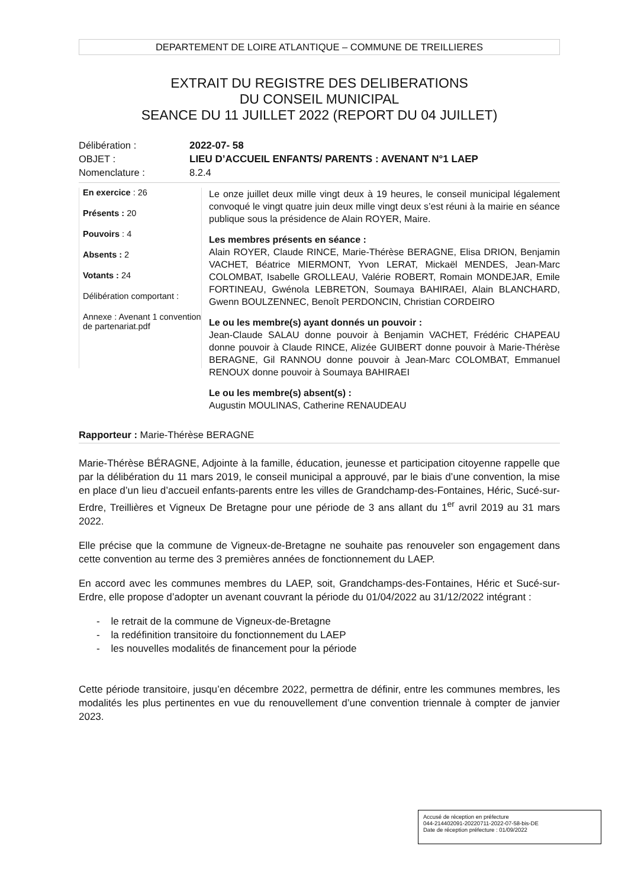DEPARTEMENT DE LOIRE ATLANTIQUE – COMMUNE DE TREILLIERES
EXTRAIT DU REGISTRE DES DELIBERATIONS
DU CONSEIL MUNICIPAL
SEANCE DU 11 JUILLET 2022 (REPORT DU 04 JUILLET)
Délibération :
2022-07- 58
OBJET :
LIEU D’ACCUEIL ENFANTS/ PARENTS : AVENANT N°1 LAEP
Nomenclature :
8.2.4
En exercice : 26
Présents : 20
Pouvoirs : 4
Absents : 2
Votants : 24
Délibération comportant :
Annexe : Avenant 1 convention de partenariat.pdf
Le onze juillet deux mille vingt deux à 19 heures, le conseil municipal légalement convoqué le vingt quatre juin deux mille vingt deux s’est réuni à la mairie en séance publique sous la présidence de Alain ROYER, Maire.
Les membres présents en séance :
Alain ROYER, Claude RINCE, Marie-Thérèse BERAGNE, Elisa DRION, Benjamin VACHET, Béatrice MIERMONT, Yvon LERAT, Mickaël MENDES, Jean-Marc COLOMBAT, Isabelle GROLLEAU, Valérie ROBERT, Romain MONDEJAR, Emile FORTINEAU, Gwénola LEBRETON, Soumaya BAHIRAEI, Alain BLANCHARD, Gwenn BOULZENNEC, Benoît PERDONCIN, Christian CORDEIRO
Le ou les membre(s) ayant donnés un pouvoir :
Jean-Claude SALAU donne pouvoir à Benjamin VACHET, Frédéric CHAPEAU donne pouvoir à Claude RINCE, Alizée GUIBERT donne pouvoir à Marie-Thérèse BERAGNE, Gil RANNOU donne pouvoir à Jean-Marc COLOMBAT, Emmanuel RENOUX donne pouvoir à Soumaya BAHIRAEI
Le ou les membre(s) absent(s) :
Augustin MOULINAS, Catherine RENAUDEAU
Rapporteur : Marie-Thérèse BERAGNE
Marie-Thérèse BÉRAGNE, Adjointe à la famille, éducation, jeunesse et participation citoyenne rappelle que par la délibération du 11 mars 2019, le conseil municipal a approuvé, par le biais d’une convention, la mise en place d’un lieu d’accueil enfants-parents entre les villes de Grandchamp-des-Fontaines, Héric, Sucé-sur-Erdre, Treillières et Vigneux De Bretagne pour une période de 3 ans allant du 1<sup>er</sup> avril 2019 au 31 mars 2022.
Elle précise que la commune de Vigneux-de-Bretagne ne souhaite pas renouveler son engagement dans cette convention au terme des 3 premières années de fonctionnement du LAEP.
En accord avec les communes membres du LAEP, soit, Grandchamps-des-Fontaines, Héric et Sucé-sur-Erdre, elle propose d’adopter un avenant couvrant la période du 01/04/2022 au 31/12/2022 intégrant :
- le retrait de la commune de Vigneux-de-Bretagne
- la redéfinition transitoire du fonctionnement du LAEP
- les nouvelles modalités de financement pour la période
Cette période transitoire, jusqu’en décembre 2022, permettra de définir, entre les communes membres, les modalités les plus pertinentes en vue du renouvellement d’une convention triennale à compter de janvier 2023.
Accusé de réception en préfecture
044-214402091-20220711-2022-07-58-bis-DE
Date de réception préfecture : 01/09/2022